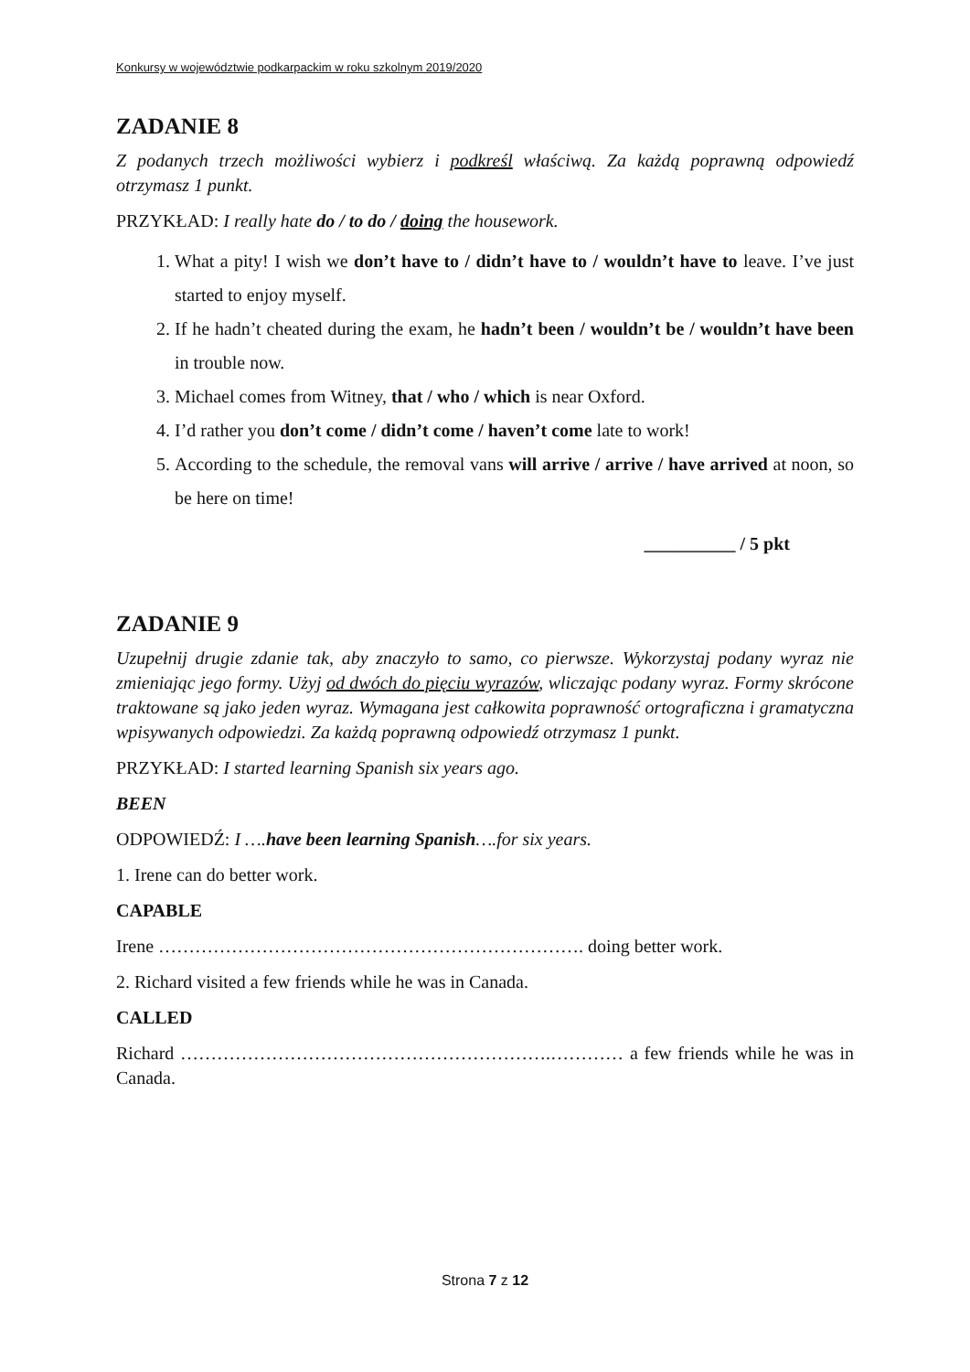Konkursy w województwie podkarpackim w roku szkolnym 2019/2020
ZADANIE 8
Z podanych trzech możliwości wybierz i podkreśl właściwą. Za każdą poprawną odpowiedź otrzymasz 1 punkt.
PRZYKŁAD: I really hate do / to do / doing the housework.
1. What a pity! I wish we don’t have to / didn’t have to / wouldn’t have to leave. I’ve just started to enjoy myself.
2. If he hadn’t cheated during the exam, he hadn’t been / wouldn’t be / wouldn’t have been in trouble now.
3. Michael comes from Witney, that / who / which is near Oxford.
4. I’d rather you don’t come / didn’t come / haven’t come late to work!
5. According to the schedule, the removal vans will arrive / arrive / have arrived at noon, so be here on time!
__________ / 5 pkt
ZADANIE 9
Uzupełnij drugie zdanie tak, aby znaczyło to samo, co pierwsze. Wykorzystaj podany wyraz nie zmieniając jego formy. Użyj od dwóch do pięciu wyrazów, wliczając podany wyraz. Formy skrócone traktowane są jako jeden wyraz. Wymagana jest całkowita poprawność ortograficzna i gramatyczna wpisywanych odpowiedzi. Za każdą poprawną odpowiedź otrzymasz 1 punkt.
PRZYKŁAD: I started learning Spanish six years ago.
BEEN
ODPOWIEDŹ: I ….have been learning Spanish….for six years.
1. Irene can do better work.
CAPABLE
Irene ……………………………………………………………. doing better work.
2. Richard visited a few friends while he was in Canada.
CALLED
Richard …………………………………………………….………… a few friends while he was in Canada.
Strona 7 z 12